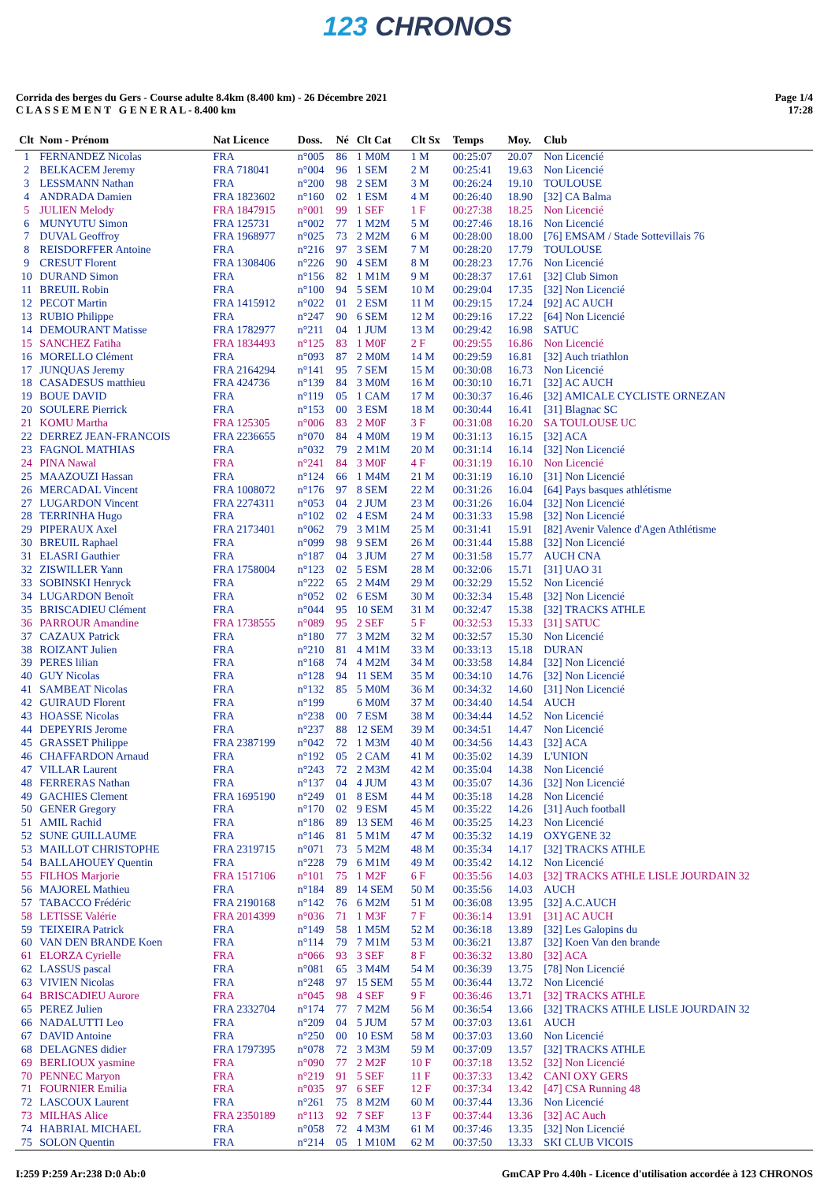123 CHRONOS
Corrida des berges du Gers - Course adulte 8.4km (8.400 km) - 26 Décembre 2021
C L A S S E M E N T G E N E R A L - 8.400 km
Page 1/4
17:28
| Clt | Nom - Prénom | Nat Licence | Doss. | Né | Clt Cat | Clt Sx | Temps | Moy. | Club |
| --- | --- | --- | --- | --- | --- | --- | --- | --- | --- |
| 1 | FERNANDEZ Nicolas | FRA | n°005 | 86 | 1 M0M | 1 M | 00:25:07 | 20.07 | Non Licencié |
| 2 | BELKACEM Jeremy | FRA 718041 | n°004 | 96 | 1 SEM | 2 M | 00:25:41 | 19.63 | Non Licencié |
| 3 | LESSMANN Nathan | FRA | n°200 | 98 | 2 SEM | 3 M | 00:26:24 | 19.10 | TOULOUSE |
| 4 | ANDRADA Damien | FRA 1823602 | n°160 | 02 | 1 ESM | 4 M | 00:26:40 | 18.90 | [32] CA Balma |
| 5 | JULIEN Melody | FRA 1847915 | n°001 | 99 | 1 SEF | 1 F | 00:27:38 | 18.25 | Non Licencié |
| 6 | MUNYUTU Simon | FRA 125731 | n°002 | 77 | 1 M2M | 5 M | 00:27:46 | 18.16 | Non Licencié |
| 7 | DUVAL Geoffroy | FRA 1968977 | n°025 | 73 | 2 M2M | 6 M | 00:28:00 | 18.00 | [76] EMSAM / Stade Sottevillais 76 |
| 8 | REISDORFFER Antoine | FRA | n°216 | 97 | 3 SEM | 7 M | 00:28:20 | 17.79 | TOULOUSE |
| 9 | CRESUT Florent | FRA 1308406 | n°226 | 90 | 4 SEM | 8 M | 00:28:23 | 17.76 | Non Licencié |
| 10 | DURAND Simon | FRA | n°156 | 82 | 1 M1M | 9 M | 00:28:37 | 17.61 | [32] Club Simon |
| 11 | BREUIL Robin | FRA | n°100 | 94 | 5 SEM | 10 M | 00:29:04 | 17.35 | [32] Non Licencié |
| 12 | PECOT Martin | FRA 1415912 | n°022 | 01 | 2 ESM | 11 M | 00:29:15 | 17.24 | [92] AC AUCH |
| 13 | RUBIO Philippe | FRA | n°247 | 90 | 6 SEM | 12 M | 00:29:16 | 17.22 | [64] Non Licencié |
| 14 | DEMOURANT Matisse | FRA 1782977 | n°211 | 04 | 1 JUM | 13 M | 00:29:42 | 16.98 | SATUC |
| 15 | SANCHEZ Fatiha | FRA 1834493 | n°125 | 83 | 1 M0F | 2 F | 00:29:55 | 16.86 | Non Licencié |
| 16 | MORELLO Clément | FRA | n°093 | 87 | 2 M0M | 14 M | 00:29:59 | 16.81 | [32] Auch triathlon |
| 17 | JUNQUAS Jeremy | FRA 2164294 | n°141 | 95 | 7 SEM | 15 M | 00:30:08 | 16.73 | Non Licencié |
| 18 | CASADESUS matthieu | FRA 424736 | n°139 | 84 | 3 M0M | 16 M | 00:30:10 | 16.71 | [32] AC AUCH |
| 19 | BOUE DAVID | FRA | n°119 | 05 | 1 CAM | 17 M | 00:30:37 | 16.46 | [32] AMICALE CYCLISTE ORNEZAN |
| 20 | SOULERE Pierrick | FRA | n°153 | 00 | 3 ESM | 18 M | 00:30:44 | 16.41 | [31] Blagnac SC |
| 21 | KOMU Martha | FRA 125305 | n°006 | 83 | 2 M0F | 3 F | 00:31:08 | 16.20 | SA TOULOUSE UC |
| 22 | DERREZ JEAN-FRANCOIS | FRA 2236655 | n°070 | 84 | 4 M0M | 19 M | 00:31:13 | 16.15 | [32] ACA |
| 23 | FAGNOL MATHIAS | FRA | n°032 | 79 | 2 M1M | 20 M | 00:31:14 | 16.14 | [32] Non Licencié |
| 24 | PINA Nawal | FRA | n°241 | 84 | 3 M0F | 4 F | 00:31:19 | 16.10 | Non Licencié |
| 25 | MAAZOUZI Hassan | FRA | n°124 | 66 | 1 M4M | 21 M | 00:31:19 | 16.10 | [31] Non Licencié |
| 26 | MERCADAL Vincent | FRA 1008072 | n°176 | 97 | 8 SEM | 22 M | 00:31:26 | 16.04 | [64] Pays basques athlétisme |
| 27 | LUGARDON Vincent | FRA 2274311 | n°053 | 04 | 2 JUM | 23 M | 00:31:26 | 16.04 | [32] Non Licencié |
| 28 | TERRINHA Hugo | FRA | n°102 | 02 | 4 ESM | 24 M | 00:31:33 | 15.98 | [32] Non Licencié |
| 29 | PIPERAUX Axel | FRA 2173401 | n°062 | 79 | 3 M1M | 25 M | 00:31:41 | 15.91 | [82] Avenir Valence d'Agen Athlétisme |
| 30 | BREUIL Raphael | FRA | n°099 | 98 | 9 SEM | 26 M | 00:31:44 | 15.88 | [32] Non Licencié |
| 31 | ELASRI Gauthier | FRA | n°187 | 04 | 3 JUM | 27 M | 00:31:58 | 15.77 | AUCH CNA |
| 32 | ZISWILLER Yann | FRA 1758004 | n°123 | 02 | 5 ESM | 28 M | 00:32:06 | 15.71 | [31] UAO 31 |
| 33 | SOBINSKI Henryck | FRA | n°222 | 65 | 2 M4M | 29 M | 00:32:29 | 15.52 | Non Licencié |
| 34 | LUGARDON Benoît | FRA | n°052 | 02 | 6 ESM | 30 M | 00:32:34 | 15.48 | [32] Non Licencié |
| 35 | BRISCADIEU Clément | FRA | n°044 | 95 | 10 SEM | 31 M | 00:32:47 | 15.38 | [32] TRACKS ATHLE |
| 36 | PARROUR Amandine | FRA 1738555 | n°089 | 95 | 2 SEF | 5 F | 00:32:53 | 15.33 | [31] SATUC |
| 37 | CAZAUX Patrick | FRA | n°180 | 77 | 3 M2M | 32 M | 00:32:57 | 15.30 | Non Licencié |
| 38 | ROIZANT Julien | FRA | n°210 | 81 | 4 M1M | 33 M | 00:33:13 | 15.18 | DURAN |
| 39 | PERES lilian | FRA | n°168 | 74 | 4 M2M | 34 M | 00:33:58 | 14.84 | [32] Non Licencié |
| 40 | GUY Nicolas | FRA | n°128 | 94 | 11 SEM | 35 M | 00:34:10 | 14.76 | [32] Non Licencié |
| 41 | SAMBEAT Nicolas | FRA | n°132 | 85 | 5 M0M | 36 M | 00:34:32 | 14.60 | [31] Non Licencié |
| 42 | GUIRAUD Florent | FRA | n°199 | | 6 M0M | 37 M | 00:34:40 | 14.54 | AUCH |
| 43 | HOASSE Nicolas | FRA | n°238 | 00 | 7 ESM | 38 M | 00:34:44 | 14.52 | Non Licencié |
| 44 | DEPEYRIS Jerome | FRA | n°237 | 88 | 12 SEM | 39 M | 00:34:51 | 14.47 | Non Licencié |
| 45 | GRASSET Philippe | FRA 2387199 | n°042 | 72 | 1 M3M | 40 M | 00:34:56 | 14.43 | [32] ACA |
| 46 | CHAFFARDON Arnaud | FRA | n°192 | 05 | 2 CAM | 41 M | 00:35:02 | 14.39 | L'UNION |
| 47 | VILLAR Laurent | FRA | n°243 | 72 | 2 M3M | 42 M | 00:35:04 | 14.38 | Non Licencié |
| 48 | FERRERAS Nathan | FRA | n°137 | 04 | 4 JUM | 43 M | 00:35:07 | 14.36 | [32] Non Licencié |
| 49 | GACHIES Clement | FRA 1695190 | n°249 | 01 | 8 ESM | 44 M | 00:35:18 | 14.28 | Non Licencié |
| 50 | GENER Gregory | FRA | n°170 | 02 | 9 ESM | 45 M | 00:35:22 | 14.26 | [31] Auch football |
| 51 | AMIL Rachid | FRA | n°186 | 89 | 13 SEM | 46 M | 00:35:25 | 14.23 | Non Licencié |
| 52 | SUNE GUILLAUME | FRA | n°146 | 81 | 5 M1M | 47 M | 00:35:32 | 14.19 | OXYGENE 32 |
| 53 | MAILLOT CHRISTOPHE | FRA 2319715 | n°071 | 73 | 5 M2M | 48 M | 00:35:34 | 14.17 | [32] TRACKS ATHLE |
| 54 | BALLAHOUEY Quentin | FRA | n°228 | 79 | 6 M1M | 49 M | 00:35:42 | 14.12 | Non Licencié |
| 55 | FILHOS Marjorie | FRA 1517106 | n°101 | 75 | 1 M2F | 6 F | 00:35:56 | 14.03 | [32] TRACKS ATHLE LISLE JOURDAIN 32 |
| 56 | MAJOREL Mathieu | FRA | n°184 | 89 | 14 SEM | 50 M | 00:35:56 | 14.03 | AUCH |
| 57 | TABACCO Frédéric | FRA 2190168 | n°142 | 76 | 6 M2M | 51 M | 00:36:08 | 13.95 | [32] A.C.AUCH |
| 58 | LETISSE Valérie | FRA 2014399 | n°036 | 71 | 1 M3F | 7 F | 00:36:14 | 13.91 | [31] AC AUCH |
| 59 | TEIXEIRA Patrick | FRA | n°149 | 58 | 1 M5M | 52 M | 00:36:18 | 13.89 | [32] Les Galopins du |
| 60 | VAN DEN BRANDE Koen | FRA | n°114 | 79 | 7 M1M | 53 M | 00:36:21 | 13.87 | [32] Koen Van den brande |
| 61 | ELORZA Cyrielle | FRA | n°066 | 93 | 3 SEF | 8 F | 00:36:32 | 13.80 | [32] ACA |
| 62 | LASSUS pascal | FRA | n°081 | 65 | 3 M4M | 54 M | 00:36:39 | 13.75 | [78] Non Licencié |
| 63 | VIVIEN Nicolas | FRA | n°248 | 97 | 15 SEM | 55 M | 00:36:44 | 13.72 | Non Licencié |
| 64 | BRISCADIEU Aurore | FRA | n°045 | 98 | 4 SEF | 9 F | 00:36:46 | 13.71 | [32] TRACKS ATHLE |
| 65 | PEREZ Julien | FRA 2332704 | n°174 | 77 | 7 M2M | 56 M | 00:36:54 | 13.66 | [32] TRACKS ATHLE LISLE JOURDAIN 32 |
| 66 | NADALUTTI Leo | FRA | n°209 | 04 | 5 JUM | 57 M | 00:37:03 | 13.61 | AUCH |
| 67 | DAVID Antoine | FRA | n°250 | 00 | 10 ESM | 58 M | 00:37:03 | 13.60 | Non Licencié |
| 68 | DELAGNES didier | FRA 1797395 | n°078 | 72 | 3 M3M | 59 M | 00:37:09 | 13.57 | [32] TRACKS ATHLE |
| 69 | BERLIOUX yasmine | FRA | n°090 | 77 | 2 M2F | 10 F | 00:37:18 | 13.52 | [32] Non Licencié |
| 70 | PENNEC Maryon | FRA | n°219 | 91 | 5 SEF | 11 F | 00:37:33 | 13.42 | CANI OXY GERS |
| 71 | FOURNIER Emilia | FRA | n°035 | 97 | 6 SEF | 12 F | 00:37:34 | 13.42 | [47] CSA Running 48 |
| 72 | LASCOUX Laurent | FRA | n°261 | 75 | 8 M2M | 60 M | 00:37:44 | 13.36 | Non Licencié |
| 73 | MILHAS Alice | FRA 2350189 | n°113 | 92 | 7 SEF | 13 F | 00:37:44 | 13.36 | [32] AC Auch |
| 74 | HABRIAL MICHAEL | FRA | n°058 | 72 | 4 M3M | 61 M | 00:37:46 | 13.35 | [32] Non Licencié |
| 75 | SOLON Quentin | FRA | n°214 | 05 | 1 M10M | 62 M | 00:37:50 | 13.33 | SKI CLUB VICOIS |
I:259 P:259 Ar:238 D:0 Ab:0 GmCAP Pro 4.40h - Licence d'utilisation accordée à 123 CHRONOS